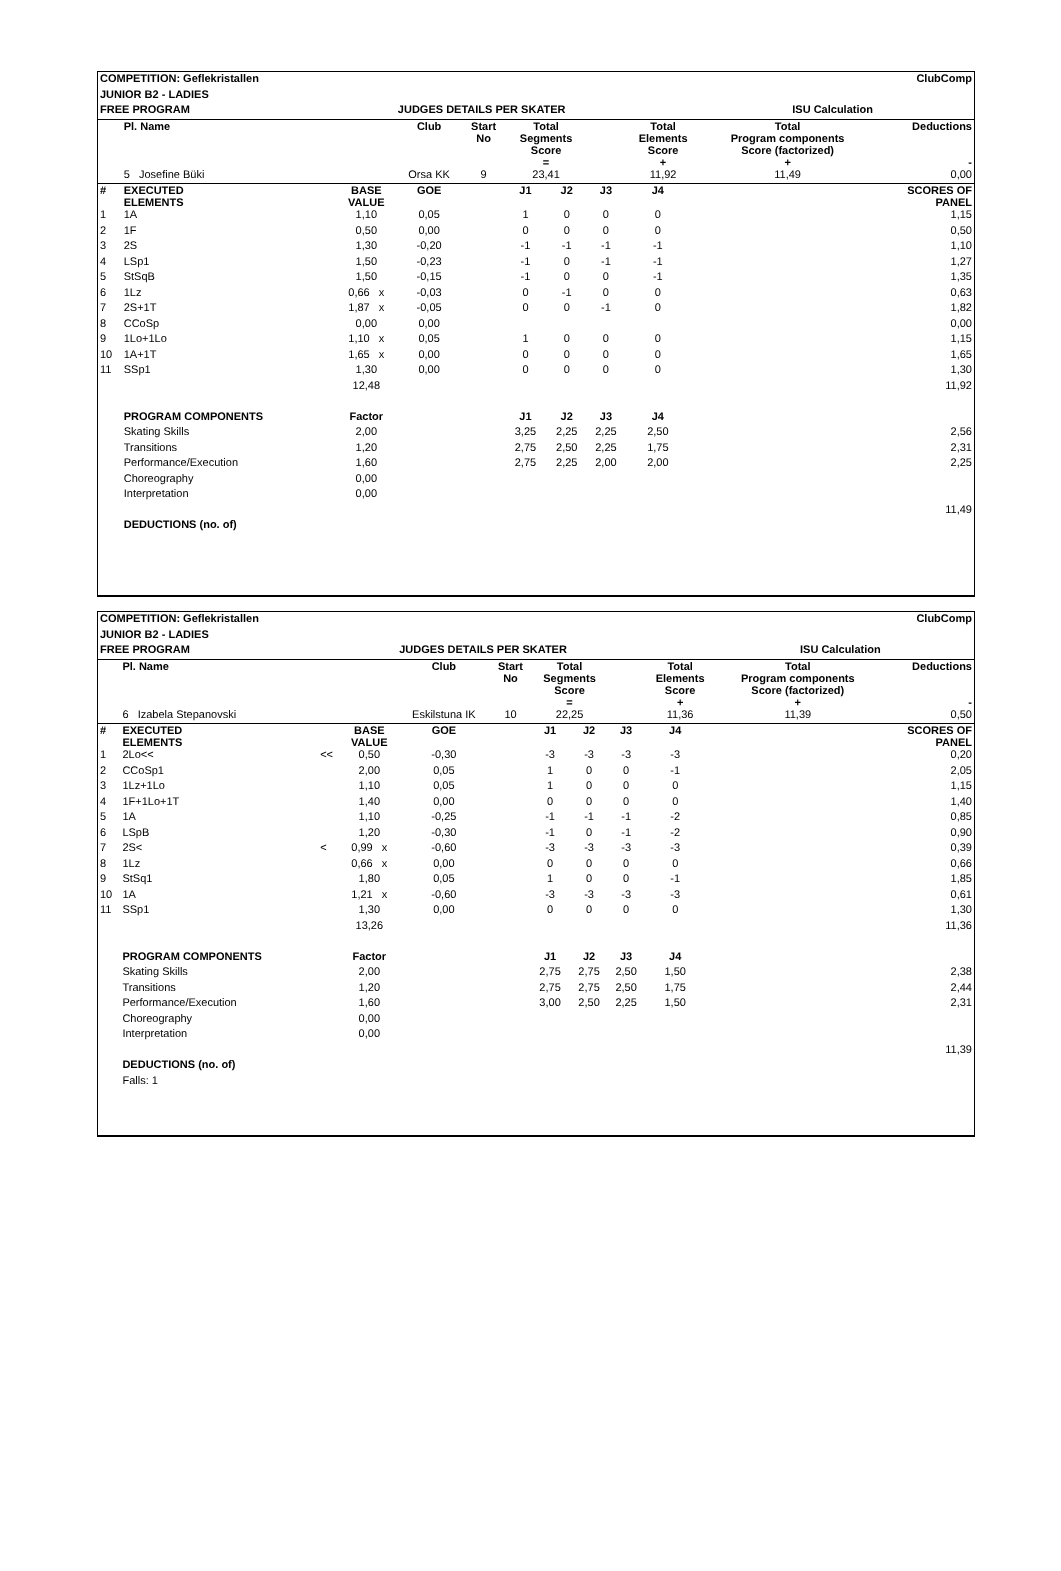| COMPETITION: Geflekristallen | | | | | | | | ClubComp | | | | | |
| JUNIOR B2 - LADIES | | | | | | | | | | | | | |
| FREE PROGRAM | | | | JUDGES DETAILS PER SKATER | | | | | | ISU Calculation | | | |
| | Pl. Name | | | Club | Start No | Total Segments Score = | | | Total Elements Score + | | Total Program components Score (factorized) + | | Deductions - |
| | 5 Josefine Büki | | | Orsa KK | 9 | 23,41 | | | 11,92 | | 11,49 | | 0,00 |
| # | EXECUTED ELEMENTS | | BASE VALUE | GOE | | J1 | J2 | J3 | J4 | | | | SCORES OF PANEL |
| 1 | 1A | | 1,10 | 0,05 | | 1 | 0 | 0 | 0 | | | | 1,15 |
| 2 | 1F | | 0,50 | 0,00 | | 0 | 0 | 0 | 0 | | | | 0,50 |
| 3 | 2S | | 1,30 | -0,20 | | -1 | -1 | -1 | -1 | | | | 1,10 |
| 4 | LSp1 | | 1,50 | -0,23 | | -1 | 0 | -1 | -1 | | | | 1,27 |
| 5 | StSqB | | 1,50 | -0,15 | | -1 | 0 | 0 | -1 | | | | 1,35 |
| 6 | 1Lz | | 0,66 x | -0,03 | | 0 | -1 | 0 | 0 | | | | 0,63 |
| 7 | 2S+1T | | 1,87 x | -0,05 | | 0 | 0 | -1 | 0 | | | | 1,82 |
| 8 | CCoSp | | 0,00 | 0,00 | | | | | | | | | 0,00 |
| 9 | 1Lo+1Lo | | 1,10 x | 0,05 | | 1 | 0 | 0 | 0 | | | | 1,15 |
| 10 | 1A+1T | | 1,65 x | 0,00 | | 0 | 0 | 0 | 0 | | | | 1,65 |
| 11 | SSp1 | | 1,30 | 0,00 | | 0 | 0 | 0 | 0 | | | | 1,30 |
| | | | 12,48 | | | | | | | | | | 11,92 |
| | PROGRAM COMPONENTS | | Factor | | | J1 | J2 | J3 | J4 | | | | |
| | Skating Skills | | 2,00 | | | 3,25 | 2,25 | 2,25 | 2,50 | | | | 2,56 |
| | Transitions | | 1,20 | | | 2,75 | 2,50 | 2,25 | 1,75 | | | | 2,31 |
| | Performance/Execution | | 1,60 | | | 2,75 | 2,25 | 2,00 | 2,00 | | | | 2,25 |
| | Choreography | | 0,00 | | | | | | | | | | |
| | Interpretation | | 0,00 | | | | | | | | | | |
| | | | | | | | | | | | | | 11,49 |
| | DEDUCTIONS (no. of) | | | | | | | | | | | | |
| COMPETITION: Geflekristallen | | | | | | | | ClubComp | | | | | |
| JUNIOR B2 - LADIES | | | | | | | | | | | | | |
| FREE PROGRAM | | | | JUDGES DETAILS PER SKATER | | | | | | ISU Calculation | | | |
| | Pl. Name | | | Club | Start No | Total Segments Score = | | | Total Elements Score + | | Total Program components Score (factorized) + | | Deductions - |
| | 6 Izabela Stepanovski | | | Eskilstuna IK | 10 | 22,25 | | | 11,36 | | 11,39 | | 0,50 |
| # | EXECUTED ELEMENTS | | BASE VALUE | GOE | | J1 | J2 | J3 | J4 | | | | SCORES OF PANEL |
| 1 | 2Lo<< | << | 0,50 | -0,30 | | -3 | -3 | -3 | -3 | | | | 0,20 |
| 2 | CCoSp1 | | 2,00 | 0,05 | | 1 | 0 | 0 | -1 | | | | 2,05 |
| 3 | 1Lz+1Lo | | 1,10 | 0,05 | | 1 | 0 | 0 | 0 | | | | 1,15 |
| 4 | 1F+1Lo+1T | | 1,40 | 0,00 | | 0 | 0 | 0 | 0 | | | | 1,40 |
| 5 | 1A | | 1,10 | -0,25 | | -1 | -1 | -1 | -2 | | | | 0,85 |
| 6 | LSpB | | 1,20 | -0,30 | | -1 | 0 | -1 | -2 | | | | 0,90 |
| 7 | 2S< | < | 0,99 x | -0,60 | | -3 | -3 | -3 | -3 | | | | 0,39 |
| 8 | 1Lz | | 0,66 x | 0,00 | | 0 | 0 | 0 | 0 | | | | 0,66 |
| 9 | StSq1 | | 1,80 | 0,05 | | 1 | 0 | 0 | -1 | | | | 1,85 |
| 10 | 1A | | 1,21 x | -0,60 | | -3 | -3 | -3 | -3 | | | | 0,61 |
| 11 | SSp1 | | 1,30 | 0,00 | | 0 | 0 | 0 | 0 | | | | 1,30 |
| | | | 13,26 | | | | | | | | | | 11,36 |
| | PROGRAM COMPONENTS | | Factor | | | J1 | J2 | J3 | J4 | | | | |
| | Skating Skills | | 2,00 | | | 2,75 | 2,75 | 2,50 | 1,50 | | | | 2,38 |
| | Transitions | | 1,20 | | | 2,75 | 2,75 | 2,50 | 1,75 | | | | 2,44 |
| | Performance/Execution | | 1,60 | | | 3,00 | 2,50 | 2,25 | 1,50 | | | | 2,31 |
| | Choreography | | 0,00 | | | | | | | | | | |
| | Interpretation | | 0,00 | | | | | | | | | | |
| | | | | | | | | | | | | | 11,39 |
| | DEDUCTIONS (no. of) | | | | | | | | | | | | |
| | Falls: 1 | | | | | | | | | | | | |